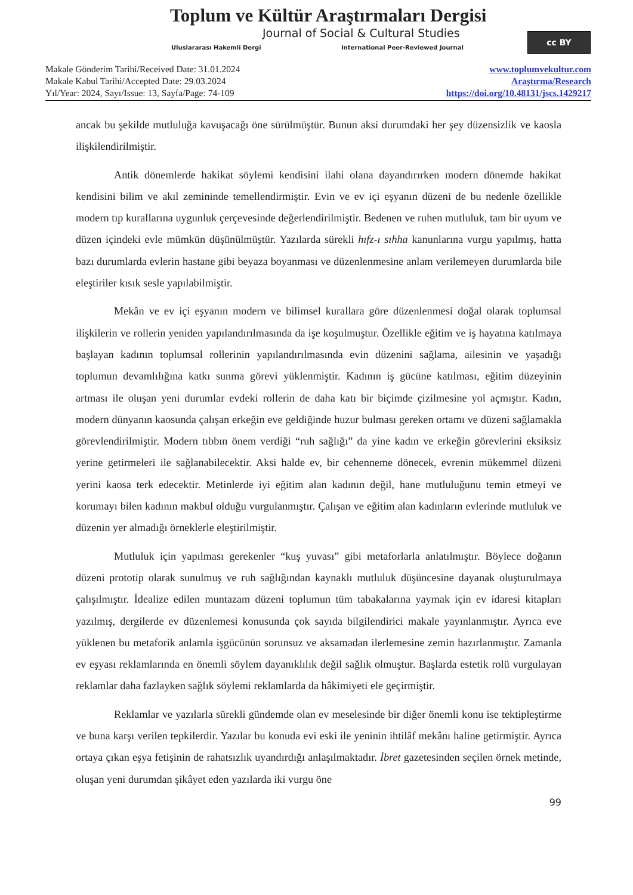Toplum ve Kültür Araştırmaları Dergisi
Journal of Social & Cultural Studies
Uluslararası Hakemli Dergi
International Peer-Reviewed Journal
cc BY
Makale Gönderim Tarihi/Received Date: 31.01.2024
Makale Kabul Tarihi/Accepted Date: 29.03.2024
Yıl/Year: 2024, Sayı/Issue: 13, Sayfa/Page: 74-109
www.toplumvekultur.com
Araştırma/Research
https://doi.org/10.48131/jscs.1429217
ancak bu şekilde mutluluğa kavuşacağı öne sürülmüştür. Bunun aksi durumdaki her şey düzensizlik ve kaosla ilişkilendirilmiştir.
Antik dönemlerde hakikat söylemi kendisini ilahi olana dayandırırken modern dönemde hakikat kendisini bilim ve akıl zemininde temellendirmiştir. Evin ve ev içi eşyanın düzeni de bu nedenle özellikle modern tıp kurallarına uygunluk çerçevesinde değerlendirilmiştir. Bedenen ve ruhen mutluluk, tam bir uyum ve düzen içindeki evle mümkün düşünülmüştür. Yazılarda sürekli hıfz-ı sıhha kanunlarına vurgu yapılmış, hatta bazı durumlarda evlerin hastane gibi beyaza boyanması ve düzenlenmesine anlam verilemeyen durumlarda bile eleştiriler kısık sesle yapılabilmiştir.
Mekân ve ev içi eşyanın modern ve bilimsel kurallara göre düzenlenmesi doğal olarak toplumsal ilişkilerin ve rollerin yeniden yapılandırılmasında da işe koşulmuştur. Özellikle eğitim ve iş hayatına katılmaya başlayan kadının toplumsal rollerinin yapılandırılmasında evin düzenini sağlama, ailesinin ve yaşadığı toplumun devamlılığına katkı sunma görevi yüklenmiştir. Kadının iş gücüne katılması, eğitim düzeyinin artması ile oluşan yeni durumlar evdeki rollerin de daha katı bir biçimde çizilmesine yol açmıştır. Kadın, modern dünyanın kaosunda çalışan erkeğin eve geldiğinde huzur bulması gereken ortamı ve düzeni sağlamakla görevlendirilmiştir. Modern tıbbın önem verdiği “ruh sağlığı” da yine kadın ve erkeğin görevlerini eksiksiz yerine getirmeleri ile sağlanabilecektir. Aksi halde ev, bir cehenneme dönecek, evrenin mükemmel düzeni yerini kaosa terk edecektir. Metinlerde iyi eğitim alan kadının değil, hane mutluluğunu temin etmeyi ve korumayı bilen kadının makbul olduğu vurgulanmıştır. Çalışan ve eğitim alan kadınların evlerinde mutluluk ve düzenin yer almadığı örneklerle eleştirilmiştir.
Mutluluk için yapılması gerekenler “kuş yuvası” gibi metaforlarla anlatılmıştır. Böylece doğanın düzeni prototip olarak sunulmuş ve ruh sağlığından kaynaklı mutluluk düşüncesine dayanak oluşturulmaya çalışılmıştır. İdealize edilen muntazam düzeni toplumun tüm tabakalarına yaymak için ev idaresi kitapları yazılmış, dergilerde ev düzenlemesi konusunda çok sayıda bilgilendirici makale yayınlanmıştır. Ayrıca eve yüklenen bu metaforik anlamla işgücünün sorunsuz ve aksamadan ilerlemesine zemin hazırlanmıştır. Zamanla ev eşyası reklamlarında en önemli söylem dayanıklılık değil sağlık olmuştur. Başlarda estetik rolü vurgulayan reklamlar daha fazlayken sağlık söylemi reklamlarda da hâkimiyeti ele geçirmiştir.
Reklamlar ve yazılarla sürekli gündemde olan ev meselesinde bir diğer önemli konu ise tektipleştirme ve buna karşı verilen tepkilerdir. Yazılar bu konuda evi eski ile yeninin ihtilâf mekânı haline getirmiştir. Ayrıca ortaya çıkan eşya fetişinin de rahatsızlık uyandırdığı anlaşılmaktadır. İbret gazetesinden seçilen örnek metinde, oluşan yeni durumdan şikâyet eden yazılarda iki vurgu öne
99